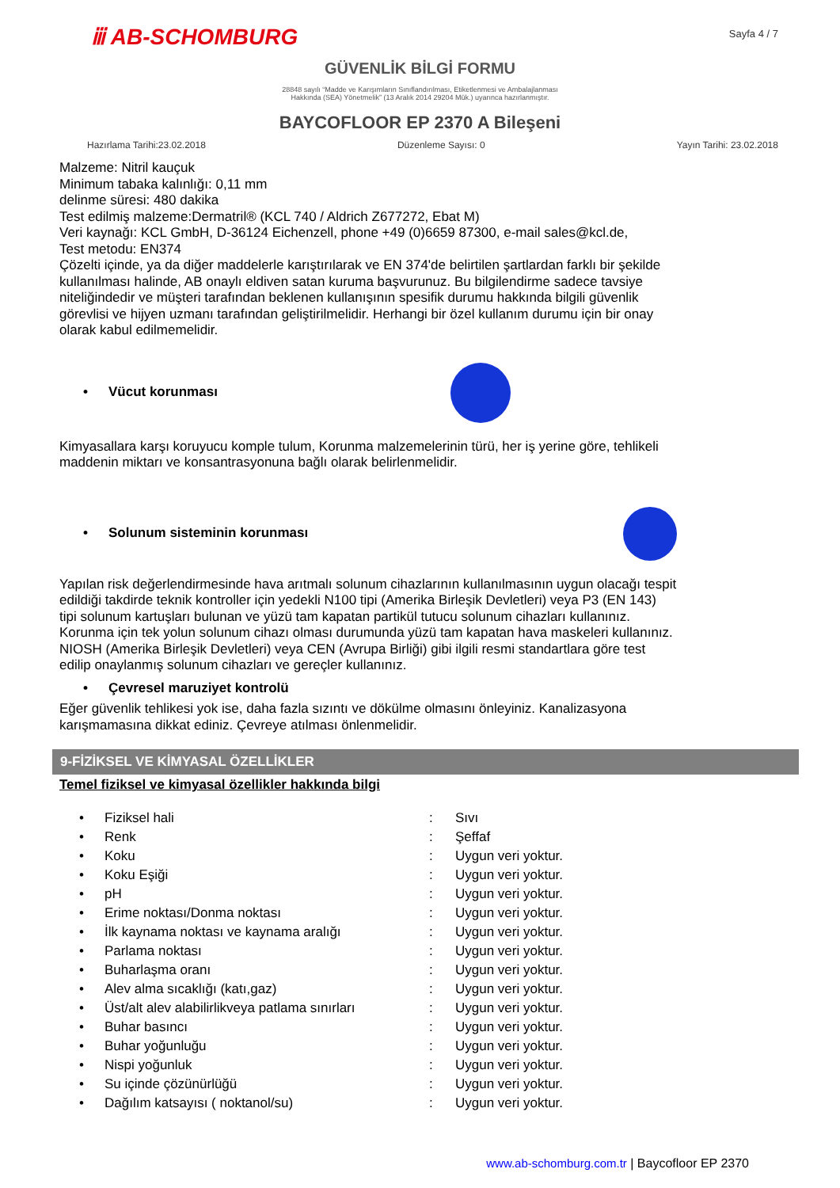ⅲ AB-SCHOMBURG
Sayfa 4 / 7
GÜVENLİK BİLGİ FORMU
28848 sayılı “Madde ve Karışımların Sınıflandırılması, Etiketlenmesi ve Ambalajlanması
Hakkında (SEA) Yönetmelik” (13 Aralık 2014 29204 Mük.) uyarınca hazırlanmıştır.
BAYCOFLOOR EP 2370 A Bileşeni
Hazırlama Tarihi:23.02.2018 Düzenleme Sayısı: 0 Yayın Tarihi: 23.02.2018
Malzeme: Nitril kauçuk
Minimum tabaka kalınlığı: 0,11 mm
delinme süresi: 480 dakika
Test edilmiş malzeme:Dermatril® (KCL 740 / Aldrich Z677272, Ebat M)
Veri kaynağı: KCL GmbH, D-36124 Eichenzell, phone +49 (0)6659 87300, e-mail sales@kcl.de,
Test metodu: EN374
Çözelti içinde, ya da diğer maddelerle karıştırılarak ve EN 374'de belirtilen şartlardan farklı bir şekilde kullanılması halinde, AB onaylı eldiven satan kuruma başvurunuz. Bu bilgilendirme sadece tavsiye niteliğindedir ve müşteri tarafından beklenen kullanışının spesifik durumu hakkında bilgili güvenlik görevlisi ve hijyen uzmanı tarafından geliştirilmelidir. Herhangi bir özel kullanım durumu için bir onay olarak kabul edilmemelidir.
• Vücut korunması
Kimyasallara karşı koruyucu komple tulum, Korunma malzemelerinin türü, her iş yerine göre, tehlikeli maddenin miktarı ve konsantrasyonuna bağlı olarak belirlenmelidir.
• Solunum sisteminin korunması
Yapılan risk değerlendirmesinde hava arıtmalı solunum cihazlarının kullanılmasının uygun olacağı tespit edildiği takdirde teknik kontroller için yedekli N100 tipi (Amerika Birleşik Devletleri) veya P3 (EN 143) tipi solunum kartuşları bulunan ve yüzü tam kapatan partikül tutucu solunum cihazları kullanınız. Korunma için tek yolun solunum cihazı olması durumunda yüzü tam kapatan hava maskeleri kullanınız. NIOSH (Amerika Birleşik Devletleri) veya CEN (Avrupa Birliği) gibi ilgili resmi standartlara göre test edilip onaylanmış solunum cihazları ve gereçler kullanınız.
• Çevresel maruziyet kontrolü
Eğer güvenlik tehlikesi yok ise, daha fazla sızıntı ve dökülme olmasını önleyiniz. Kanalizasyona karışmamasına dikkat ediniz. Çevreye atılması önlenmelidir.
9-FİZİKSEL VE KİMYASAL ÖZELLİKLER
Temel fiziksel ve kimyasal özellikler hakkında bilgi
| • | Fiziksel hali | : | Sıvı |
| • | Renk | : | Şeffaf |
| • | Koku | : | Uygun veri yoktur. |
| • | Koku Eşiği | : | Uygun veri yoktur. |
| • | pH | : | Uygun veri yoktur. |
| • | Erime noktası/Donma noktası | : | Uygun veri yoktur. |
| • | İlk kaynama noktası ve kaynama aralığı | : | Uygun veri yoktur. |
| • | Parlama noktası | : | Uygun veri yoktur. |
| • | Buharlaşma oranı | : | Uygun veri yoktur. |
| • | Alev alma sıcaklığı (katı,gaz) | : | Uygun veri yoktur. |
| • | Üst/alt alev alabilirlikveya patlama sınırları | : | Uygun veri yoktur. |
| • | Buhar basıncı | : | Uygun veri yoktur. |
| • | Buhar yoğunluğu | : | Uygun veri yoktur. |
| • | Nispi yoğunluk | : | Uygun veri yoktur. |
| • | Su içinde çözünürlüğü | : | Uygun veri yoktur. |
| • | Dağılım katsayısı ( noktanol/su) | : | Uygun veri yoktur. |
www.ab-schomburg.com.tr | Baycofloor EP 2370